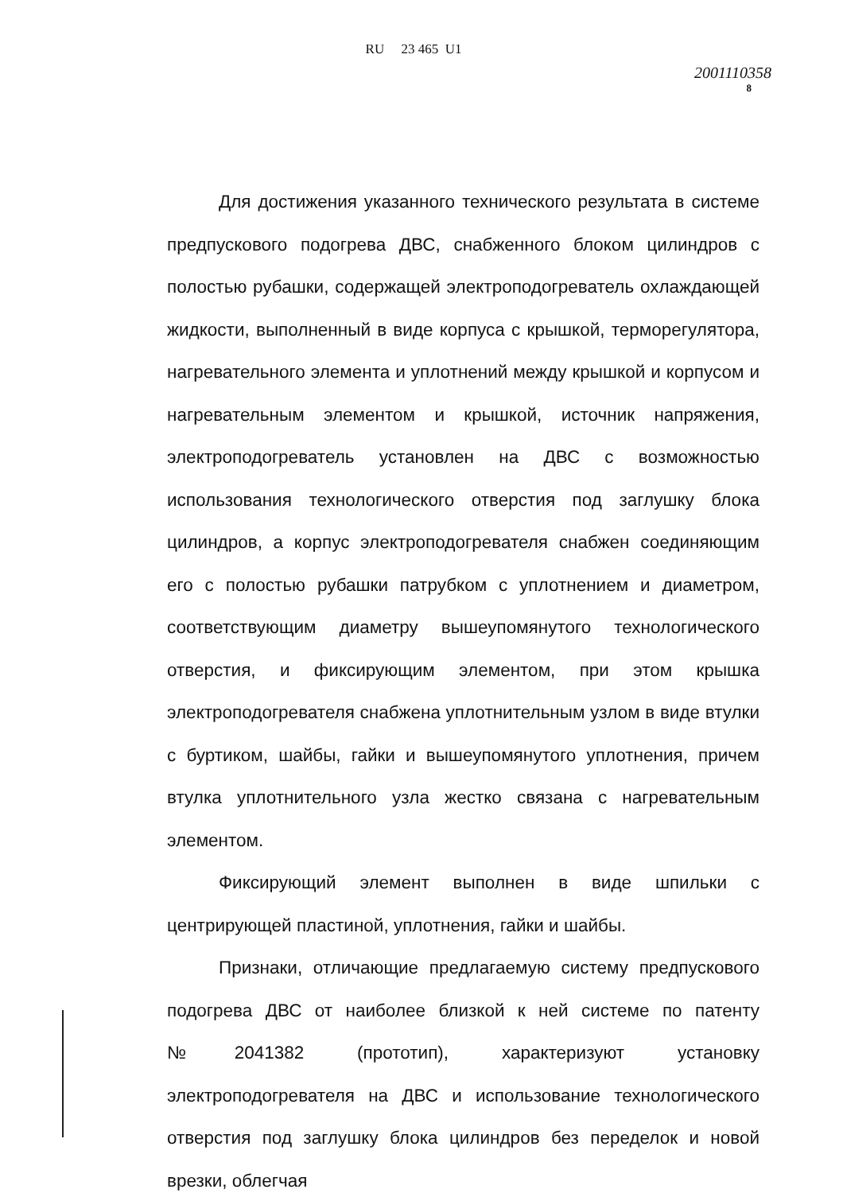RU 23 465 U1
2001110358
8
Для достижения указанного технического результата в системе предпускового подогрева ДВС, снабженного блоком цилиндров с полостью рубашки, содержащей электроподогреватель охлаждающей жидкости, выполненный в виде корпуса с крышкой, терморегулятора, нагревательного элемента и уплотнений между крышкой и корпусом и нагревательным элементом и крышкой, источник напряжения, электроподогреватель установлен на ДВС с возможностью использования технологического отверстия под заглушку блока цилиндров, а корпус электроподогревателя снабжен соединяющим его с полостью рубашки патрубком с уплотнением и диаметром, соответствующим диаметру вышеупомянутого технологического отверстия, и фиксирующим элементом, при этом крышка электроподогревателя снабжена уплотнительным узлом в виде втулки с буртиком, шайбы, гайки и вышеупомянутого уплотнения, причем втулка уплотнительного узла жестко связана с нагревательным элементом.
Фиксирующий элемент выполнен в виде шпильки с центрирующей пластиной, уплотнения, гайки и шайбы.
Признаки, отличающие предлагаемую систему предпускового подогрева ДВС от наиболее близкой к ней системе по патенту №2041382 (прототип), характеризуют установку электроподогревателя на ДВС и использование технологического отверстия под заглушку блока цилиндров без переделок и новой врезки, облегчая